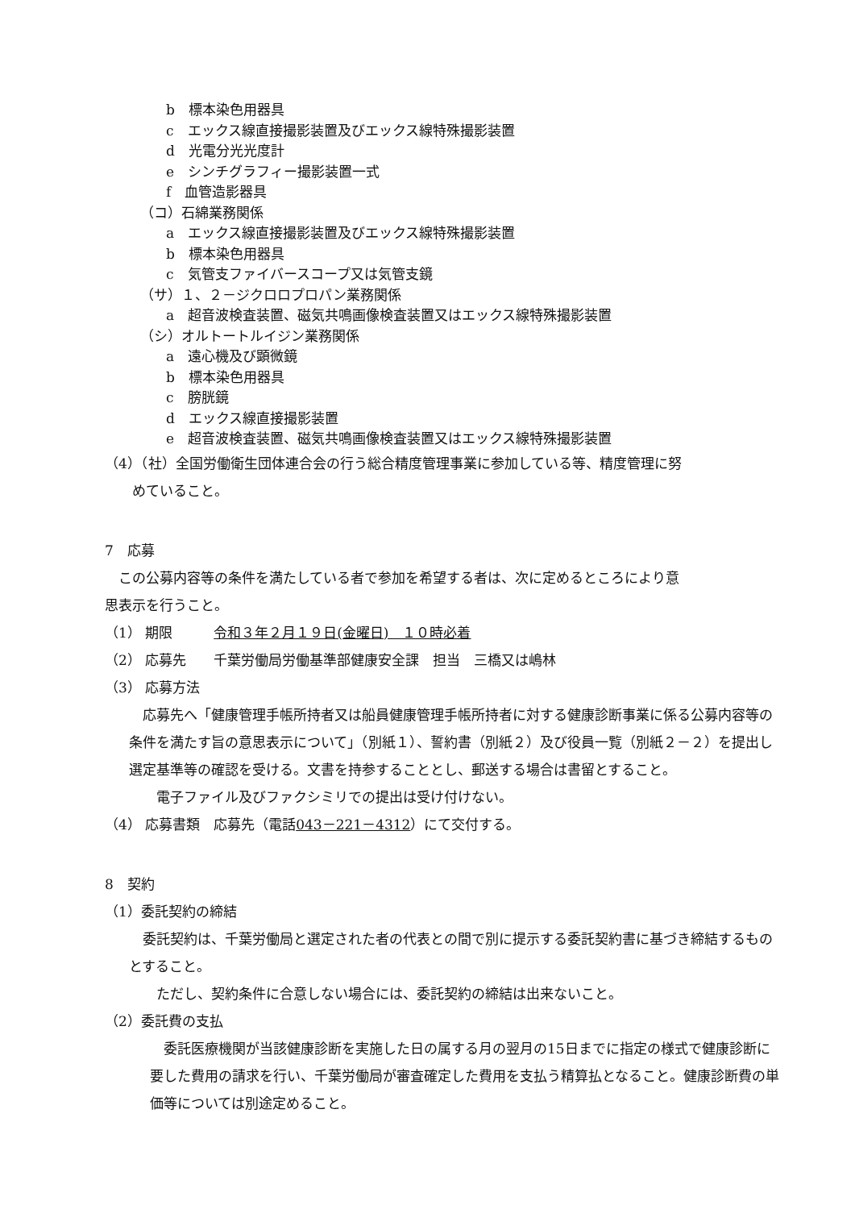b　標本染色用器具
c　エックス線直接撮影装置及びエックス線特殊撮影装置
d　光電分光光度計
e　シンチグラフィー撮影装置一式
f　血管造影器具
（コ）石綿業務関係
a　エックス線直接撮影装置及びエックス線特殊撮影装置
b　標本染色用器具
c　気管支ファイバースコープ又は気管支鏡
（サ）１、２－ジクロロプロパン業務関係
a　超音波検査装置、磁気共鳴画像検査装置又はエックス線特殊撮影装置
（シ）オルトートルイジン業務関係
a　遠心機及び顕微鏡
b　標本染色用器具
c　膀胱鏡
d　エックス線直接撮影装置
e　超音波検査装置、磁気共鳴画像検査装置又はエックス線特殊撮影装置
（4）（社）全国労働衛生団体連合会の行う総合精度管理事業に参加している等、精度管理に努
　　めていること。
7　応募
　この公募内容等の条件を満たしている者で参加を希望する者は、次に定めるところにより意
思表示を行うこと。
（1） 期限　　　令和３年２月１９日(金曜日)　１０時必着
（2） 応募先　　千葉労働局労働基準部健康安全課　担当　三橋又は嶋林
（3） 応募方法
　応募先へ「健康管理手帳所持者又は船員健康管理手帳所持者に対する健康診断事業に係る公募内容等の条件を満たす旨の意思表示について」（別紙１）、誓約書（別紙２）及び役員一覧（別紙２－２）を提出し選定基準等の確認を受ける。文書を持参することとし、郵送する場合は書留とすること。
　　電子ファイル及びファクシミリでの提出は受け付けない。
（4） 応募書類　応募先（電話043－221－4312）にて交付する。
8　契約
（1）委託契約の締結
　委託契約は、千葉労働局と選定された者の代表との間で別に提示する委託契約書に基づき締結するものとすること。
　　ただし、契約条件に合意しない場合には、委託契約の締結は出来ないこと。
（2）委託費の支払
　委託医療機関が当該健康診断を実施した日の属する月の翌月の15日までに指定の様式で健康診断に要した費用の請求を行い、千葉労働局が審査確定した費用を支払う精算払となること。健康診断費の単価等については別途定めること。